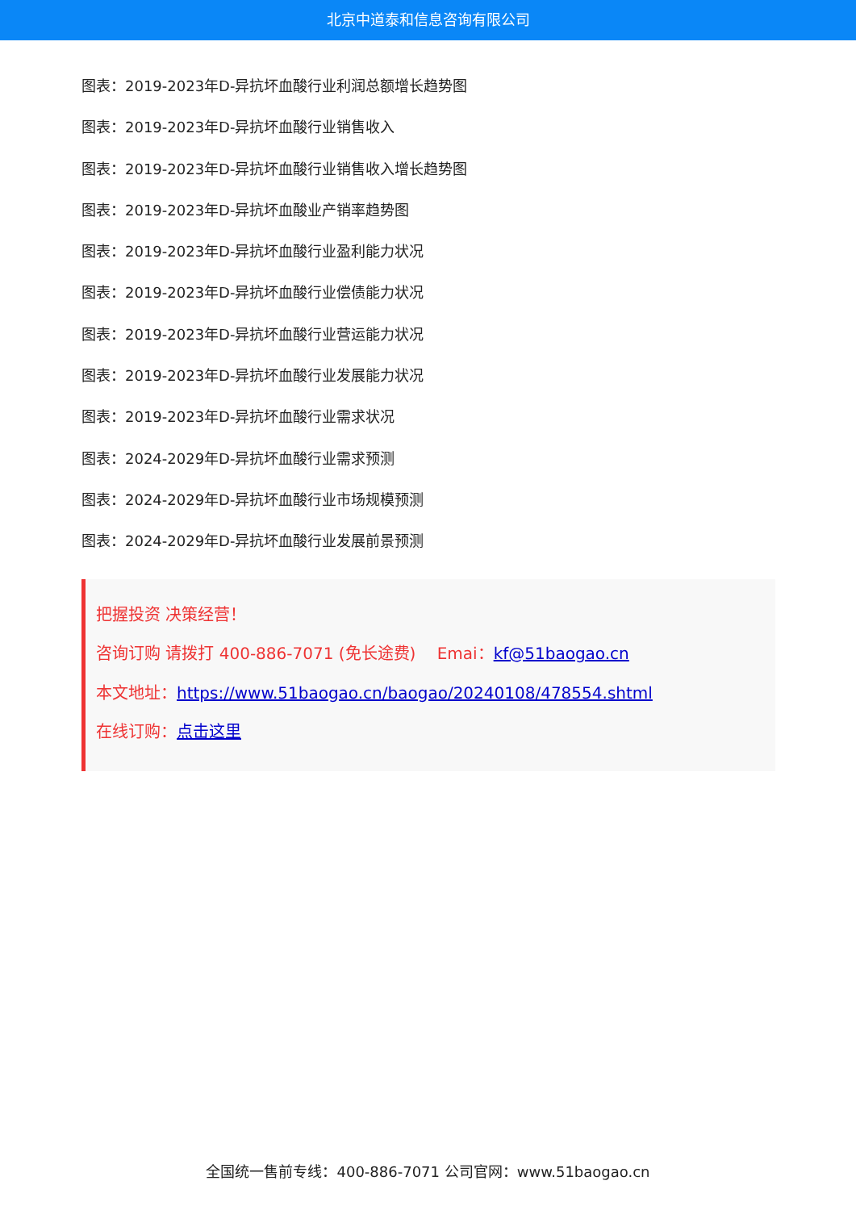北京中道泰和信息咨询有限公司
图表：2019-2023年D-异抗坏血酸行业利润总额增长趋势图
图表：2019-2023年D-异抗坏血酸行业销售收入
图表：2019-2023年D-异抗坏血酸行业销售收入增长趋势图
图表：2019-2023年D-异抗坏血酸业产销率趋势图
图表：2019-2023年D-异抗坏血酸行业盈利能力状况
图表：2019-2023年D-异抗坏血酸行业偿债能力状况
图表：2019-2023年D-异抗坏血酸行业营运能力状况
图表：2019-2023年D-异抗坏血酸行业发展能力状况
图表：2019-2023年D-异抗坏血酸行业需求状况
图表：2024-2029年D-异抗坏血酸行业需求预测
图表：2024-2029年D-异抗坏血酸行业市场规模预测
图表：2024-2029年D-异抗坏血酸行业发展前景预测
把握投资 决策经营！
咨询订购 请拨打 400-886-7071 (免长途费)　 Emai：kf@51baogao.cn
本文地址：https://www.51baogao.cn/baogao/20240108/478554.shtml
在线订购：点击这里
全国统一售前专线：400-886-7071 公司官网：www.51baogao.cn